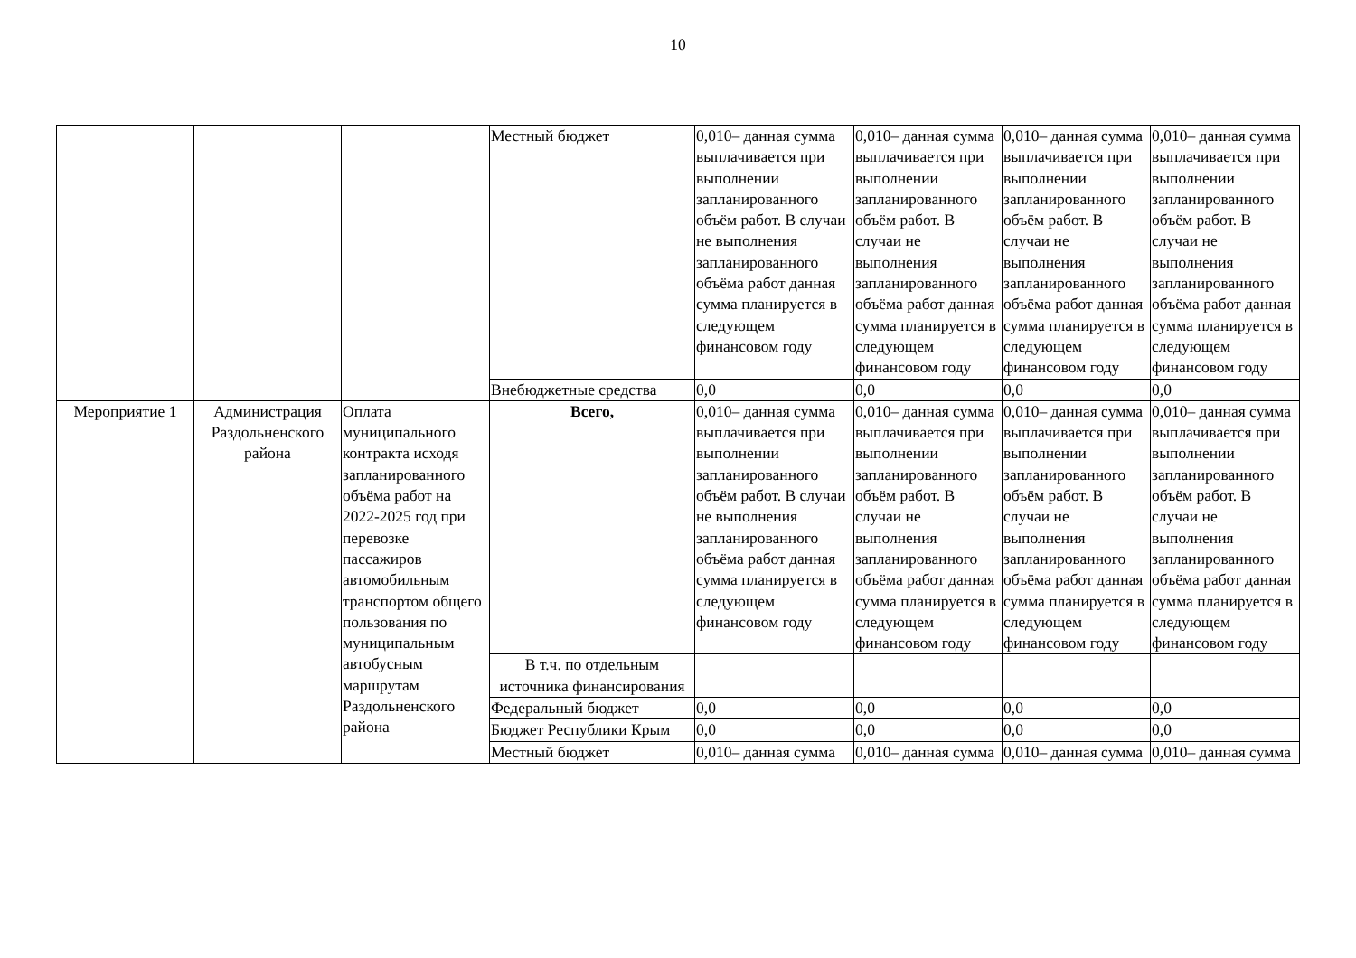10
| | | | Местный бюджет | 0,010– данная сумма выплачивается при выполнении запланированного объём работ. В случаи не выполнения запланированного объёма работ данная сумма планируется в следующем финансовом году | 0,010– данная сумма выплачивается при выполнении запланированного объём работ. В случаи не выполнения запланированного объёма работ данная сумма планируется в следующем финансовом году | 0,010– данная сумма выплачивается при выполнении запланированного объём работ. В случаи не выполнения запланированного объёма работ данная сумма планируется в следующем финансовом году | 0,010– данная сумма выплачивается при выполнении запланированного объём работ. В случаи не выполнения запланированного объёма работ данная сумма планируется в следующем финансовом году |
| | | | Внебюджетные средства | 0,0 | 0,0 | 0,0 | 0,0 |
| Мероприятие 1 | Администрация Раздольненского района | Оплата муниципального контракта исходя запланированного объёма работ на 2022-2025 год при перевозке пассажиров автомобильным транспортом общего пользования по муниципальным автобусным маршрутам Раздольненского района | Всего, | 0,010– данная сумма выплачивается при выполнении запланированного объём работ. В случаи не выполнения запланированного объёма работ данная сумма планируется в следующем финансовом году | 0,010– данная сумма выплачивается при выполнении запланированного объём работ. В случаи не выполнения запланированного объёма работ данная сумма планируется в следующем финансовом году | 0,010– данная сумма выплачивается при выполнении запланированного объём работ. В случаи не выполнения запланированного объёма работ данная сумма планируется в следующем финансовом году | 0,010– данная сумма выплачивается при выполнении запланированного объём работ. В случаи не выполнения запланированного объёма работ данная сумма планируется в следующем финансовом году |
| | | | В т.ч. по отдельным источника финансирования | | | | |
| | | | Федеральный бюджет | 0,0 | 0,0 | 0,0 | 0,0 |
| | | | Бюджет Республики Крым | 0,0 | 0,0 | 0,0 | 0,0 |
| | | | Местный бюджет | 0,010– данная сумма | 0,010– данная сумма | 0,010– данная сумма | 0,010– данная сумма |